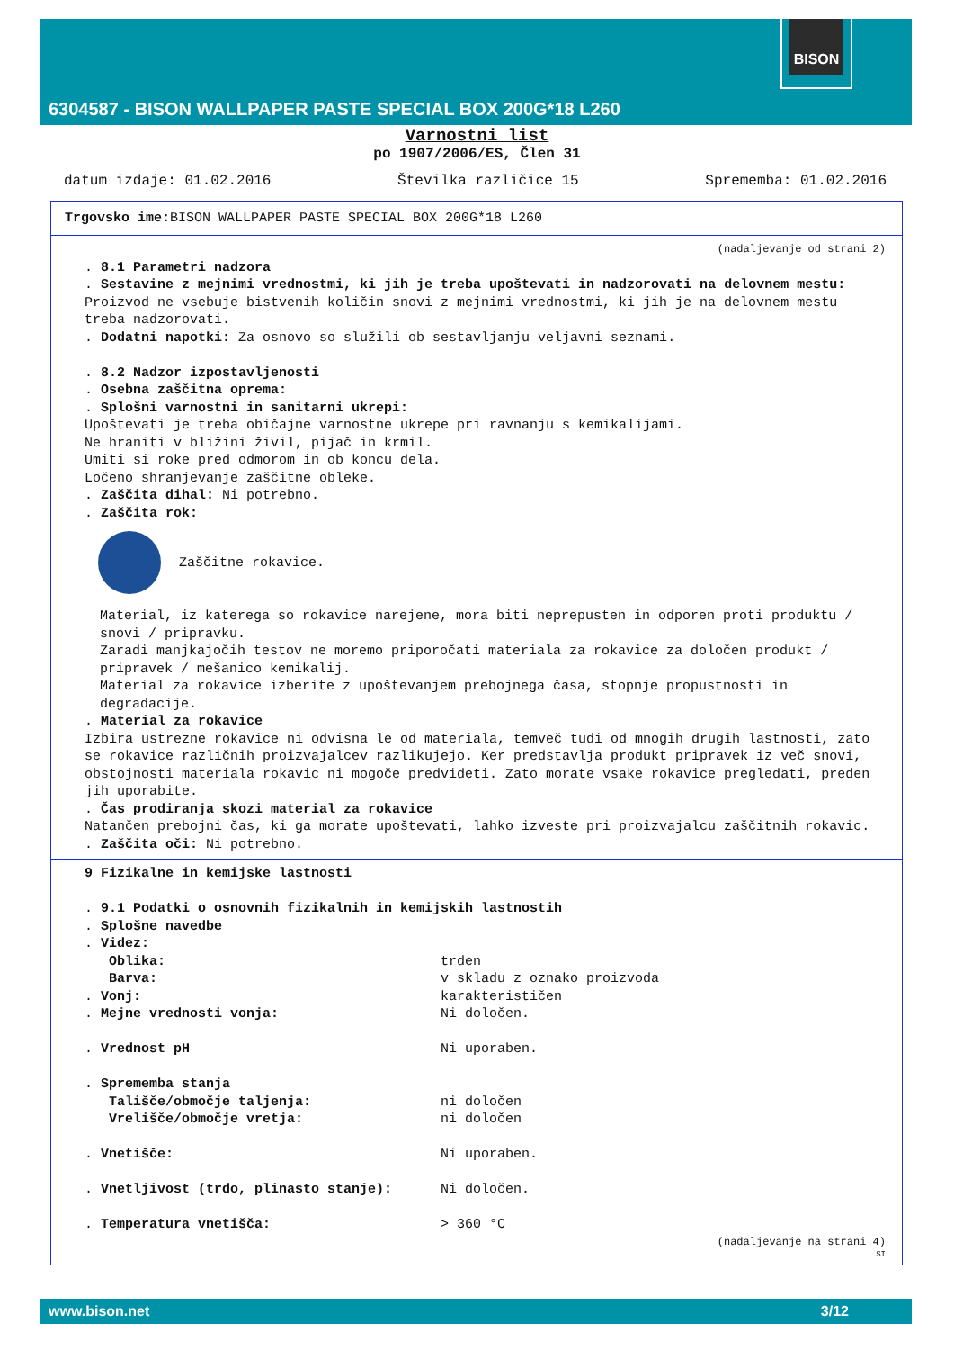BISON
6304587 - BISON WALLPAPER PASTE SPECIAL BOX 200G*18 L260
Varnostni list
po 1907/2006/ES, Člen 31
datum izdaje: 01.02.2016 Številka različice 15 Sprememba: 01.02.2016
Trgovsko ime: BISON WALLPAPER PASTE SPECIAL BOX 200G*18 L260
(nadaljevanje od strani 2)
. 8.1 Parametri nadzora
. Sestavine z mejnimi vrednostmi, ki jih je treba upoštevati in nadzorovati na delovnem mestu:
Proizvod ne vsebuje bistvenih količin snovi z mejnimi vrednostmi, ki jih je na delovnem mestu treba nadzorovati.
. Dodatni napotki: Za osnovo so služili ob sestavljanju veljavni seznami.
. 8.2 Nadzor izpostavljenosti
. Osebna zaščitna oprema:
. Splošni varnostni in sanitarni ukrepi:
Upoštevati je treba običajne varnostne ukrepe pri ravnanju s kemikalijami.
Ne hraniti v bližini živil, pijač in krmil.
Umiti si roke pred odmorom in ob koncu dela.
Ločeno shranjevanje zaščitne obleke.
. Zaščita dihal: Ni potrebno.
. Zaščita rok:
Zaščitne rokavice.
Material, iz katerega so rokavice narejene, mora biti neprepusten in odporen proti produktu / snovi / pripravku.
Zaradi manjkajočih testov ne moremo priporočati materiala za rokavice za določen produkt / pripravek / mešanico kemikalij.
Material za rokavice izberite z upoštevanjem prebojnega časa, stopnje propustnosti in degradacije.
. Material za rokavice
Izbira ustrezne rokavice ni odvisna le od materiala, temveč tudi od mnogih drugih lastnosti, zato se rokavice različnih proizvajalcev razlikujejo. Ker predstavlja produkt pripravek iz več snovi, obstojnosti materiala rokavic ni mogoče predvideti. Zato morate vsake rokavice pregledati, preden jih uporabite.
. Čas prodiranja skozi material za rokavice
Natančen prebojni čas, ki ga morate upoštevati, lahko izveste pri proizvajalcu zaščitnih rokavic.
. Zaščita oči: Ni potrebno.
9 Fizikalne in kemijske lastnosti
. 9.1 Podatki o osnovnih fizikalnih in kemijskih lastnostih
. Splošne navedbe
. Videz:
Oblika: trden
Barva: v skladu z oznako proizvoda
. Vonj: karakterističen
. Mejne vrednosti vonja: Ni določen.
. Vrednost pH Ni uporaben.
. Sprememba stanja
Tališče/območje taljenja: ni določen
Vrelišče/območje vretja: ni določen
. Vnetišče: Ni uporaben.
. Vnetljivost (trdo, plinasto stanje): Ni določen.
. Temperatura vnetišča: > 360 °C
(nadaljevanje na strani 4)
SI
www.bison.net 3/12